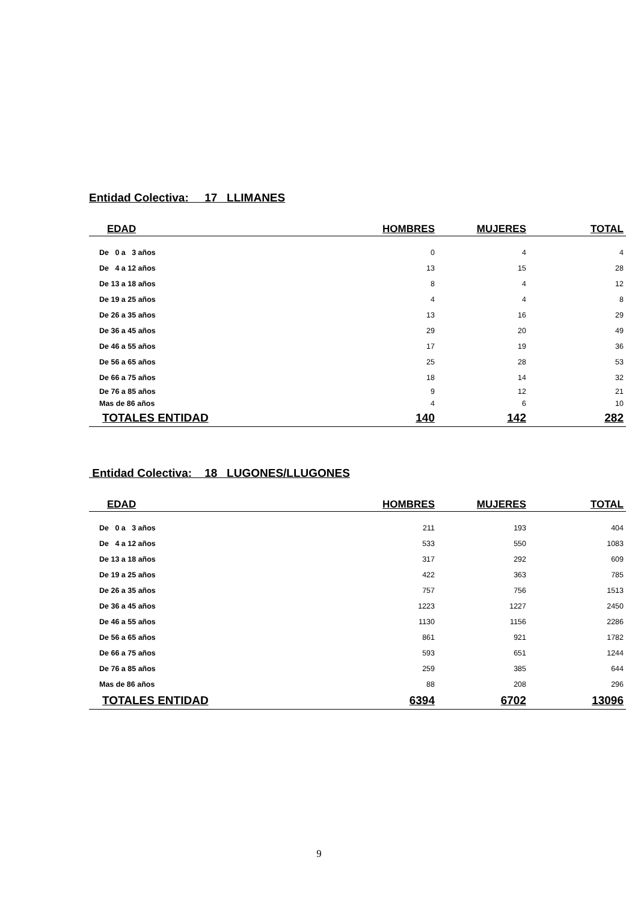Entidad Colectiva: 17 LLIMANES
| EDAD | HOMBRES | MUJERES | TOTAL |
| --- | --- | --- | --- |
| De 0 a 3 años | 0 | 4 | 4 |
| De 4 a 12 años | 13 | 15 | 28 |
| De 13 a 18 años | 8 | 4 | 12 |
| De 19 a 25 años | 4 | 4 | 8 |
| De 26 a 35 años | 13 | 16 | 29 |
| De 36 a 45 años | 29 | 20 | 49 |
| De 46 a 55 años | 17 | 19 | 36 |
| De 56 a 65 años | 25 | 28 | 53 |
| De 66 a 75 años | 18 | 14 | 32 |
| De 76 a 85 años | 9 | 12 | 21 |
| Mas de 86 años | 4 | 6 | 10 |
| TOTALES ENTIDAD | 140 | 142 | 282 |
Entidad Colectiva: 18 LUGONES/LLUGONES
| EDAD | HOMBRES | MUJERES | TOTAL |
| --- | --- | --- | --- |
| De 0 a 3 años | 211 | 193 | 404 |
| De 4 a 12 años | 533 | 550 | 1083 |
| De 13 a 18 años | 317 | 292 | 609 |
| De 19 a 25 años | 422 | 363 | 785 |
| De 26 a 35 años | 757 | 756 | 1513 |
| De 36 a 45 años | 1223 | 1227 | 2450 |
| De 46 a 55 años | 1130 | 1156 | 2286 |
| De 56 a 65 años | 861 | 921 | 1782 |
| De 66 a 75 años | 593 | 651 | 1244 |
| De 76 a 85 años | 259 | 385 | 644 |
| Mas de 86 años | 88 | 208 | 296 |
| TOTALES ENTIDAD | 6394 | 6702 | 13096 |
9